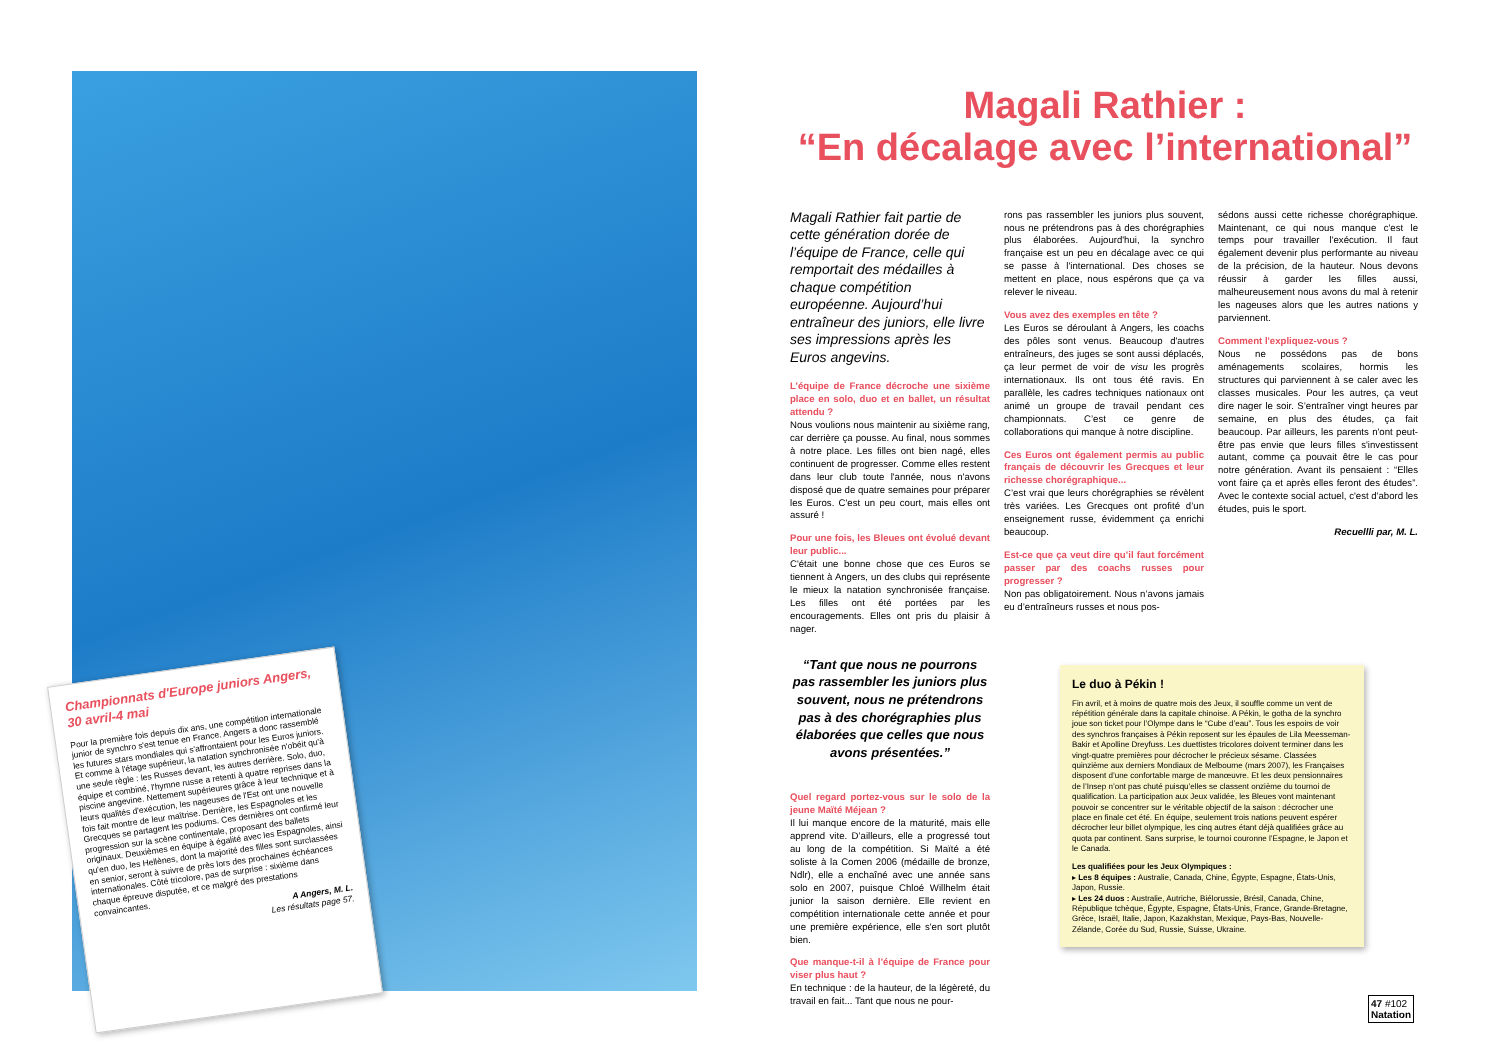Championnats d'Europe juniors Angers, 30 avril-4 mai
Pour la première fois depuis dix ans, une compétition internationale junior de synchro s'est tenue en France. Angers a donc rassemblé les futures stars mondiales qui s'affrontaient pour les Euros juniors. Et comme à l'étage supérieur, la natation synchronisée n'obéit qu'à une seule règle : les Russes devant, les autres derrière. Solo, duo, équipe et combiné, l'hymne russe a retenti à quatre reprises dans la piscine angevine. Nettement supérieures grâce à leur technique et à leurs qualités d'exécution, les nageuses de l'Est ont une nouvelle fois fait montre de leur maîtrise. Derrière, les Espagnoles et les Grecques se partagent les podiums. Ces dernières ont confirmé leur progression sur la scène continentale, proposant des ballets originaux. Deuxièmes en équipe à égalité avec les Espagnoles, ainsi qu'en duo, les Hellènes, dont la majorité des filles sont surclassées en senior, seront à suivre de près lors des prochaines échéances internationales. Côté tricolore, pas de surprise : sixième dans chaque épreuve disputée, et ce malgré des prestations convaincantes.
A Angers, M. L.
Les résultats page 57.
Magali Rathier :
“En décalage avec l’international”
Magali Rathier fait partie de cette génération dorée de l’équipe de France, celle qui remportait des médailles à chaque compétition européenne. Aujourd’hui entraîneur des juniors, elle livre ses impressions après les Euros angevins.
L’équipe de France décroche une sixième place en solo, duo et en ballet, un résultat attendu ?
Nous voulions nous maintenir au sixième rang, car derrière ça pousse. Au final, nous sommes à notre place. Les filles ont bien nagé, elles continuent de progresser. Comme elles restent dans leur club toute l'année, nous n'avons disposé que de quatre semaines pour préparer les Euros. C'est un peu court, mais elles ont assuré !
Pour une fois, les Bleues ont évolué devant leur public...
C'était une bonne chose que ces Euros se tiennent à Angers, un des clubs qui représente le mieux la natation synchronisée française. Les filles ont été portées par les encouragements. Elles ont pris du plaisir à nager.
“Tant que nous ne pourrons pas rassembler les juniors plus souvent, nous ne prétendrons pas à des chorégraphies plus élaborées que celles que nous avons présentées.”
Quel regard portez-vous sur le solo de la jeune Maïté Méjean ?
Il lui manque encore de la maturité, mais elle apprend vite. D’ailleurs, elle a progressé tout au long de la compétition. Si Maïté a été soliste à la Comen 2006 (médaille de bronze, Ndlr), elle a enchaîné avec une année sans solo en 2007, puisque Chloé Willhelm était junior la saison dernière. Elle revient en compétition internationale cette année et pour une première expérience, elle s'en sort plutôt bien.
Que manque-t-il à l’équipe de France pour viser plus haut ?
En technique : de la hauteur, de la légèreté, du travail en fait... Tant que nous ne pour-
rons pas rassembler les juniors plus souvent, nous ne prétendrons pas à des chorégraphies plus élaborées. Aujourd'hui, la synchro française est un peu en décalage avec ce qui se passe à l'international. Des choses se mettent en place, nous espérons que ça va relever le niveau.
Vous avez des exemples en tête ?
Les Euros se déroulant à Angers, les coachs des pôles sont venus. Beaucoup d'autres entraîneurs, des juges se sont aussi déplacés, ça leur permet de voir de visu les progrès internationaux. Ils ont tous été ravis. En parallèle, les cadres techniques nationaux ont animé un groupe de travail pendant ces championnats. C’est ce genre de collaborations qui manque à notre discipline.
Ces Euros ont également permis au public français de découvrir les Grecques et leur richesse chorégraphique...
C’est vrai que leurs chorégraphies se révèlent très variées. Les Grecques ont profité d’un enseignement russe, évidemment ça enrichi beaucoup.
Est-ce que ça veut dire qu’il faut forcément passer par des coachs russes pour progresser ?
Non pas obligatoirement. Nous n’avons jamais eu d’entraîneurs russes et nous pos-
sédons aussi cette richesse chorégraphique. Maintenant, ce qui nous manque c'est le temps pour travailler l'exécution. Il faut également devenir plus performante au niveau de la précision, de la hauteur. Nous devons réussir à garder les filles aussi, malheureusement nous avons du mal à retenir les nageuses alors que les autres nations y parviennent.
Comment l'expliquez-vous ?
Nous ne possédons pas de bons aménagements scolaires, hormis les structures qui parviennent à se caler avec les classes musicales. Pour les autres, ça veut dire nager le soir. S’entraîner vingt heures par semaine, en plus des études, ça fait beaucoup. Par ailleurs, les parents n'ont peut-être pas envie que leurs filles s'investissent autant, comme ça pouvait être le cas pour notre génération. Avant ils pensaient : “Elles vont faire ça et après elles feront des études”. Avec le contexte social actuel, c'est d'abord les études, puis le sport.
Recuellli par, M. L.
Le duo à Pékin !
Fin avril, et à moins de quatre mois des Jeux, il souffle comme un vent de répétition générale dans la capitale chinoise. A Pékin, le gotha de la synchro joue son ticket pour l’Olympe dans le “Cube d’eau”. Tous les espoirs de voir des synchros françaises à Pékin reposent sur les épaules de Lila Meesseman-Bakir et Apolline Dreyfuss. Les duettistes tricolores doivent terminer dans les vingt-quatre premières pour décrocher le précieux sésame. Classées quinzième aux derniers Mondiaux de Melbourne (mars 2007), les Françaises disposent d’une confortable marge de manœuvre. Et les deux pensionnaires de l’Insep n’ont pas chuté puisqu’elles se classent onzième du tournoi de qualification. La participation aux Jeux validée, les Bleues vont maintenant pouvoir se concentrer sur le véritable objectif de la saison : décrocher une place en finale cet été. En équipe, seulement trois nations peuvent espérer décrocher leur billet olympique, les cinq autres étant déjà qualifiées grâce au quota par continent. Sans surprise, le tournoi couronne l’Espagne, le Japon et le Canada.
Les qualifiées pour les Jeux Olympiques :
▸ Les 8 équipes : Australie, Canada, Chine, Égypte, Espagne, États-Unis, Japon, Russie.
▸ Les 24 duos : Australie, Autriche, Biélorussie, Brésil, Canada, Chine, République tchèque, Égypte, Espagne, États-Unis, France, Grande-Bretagne, Grèce, Israël, Italie, Japon, Kazakhstan, Mexique, Pays-Bas, Nouvelle-Zélande, Corée du Sud, Russie, Suisse, Ukraine.
47 #102
Natation